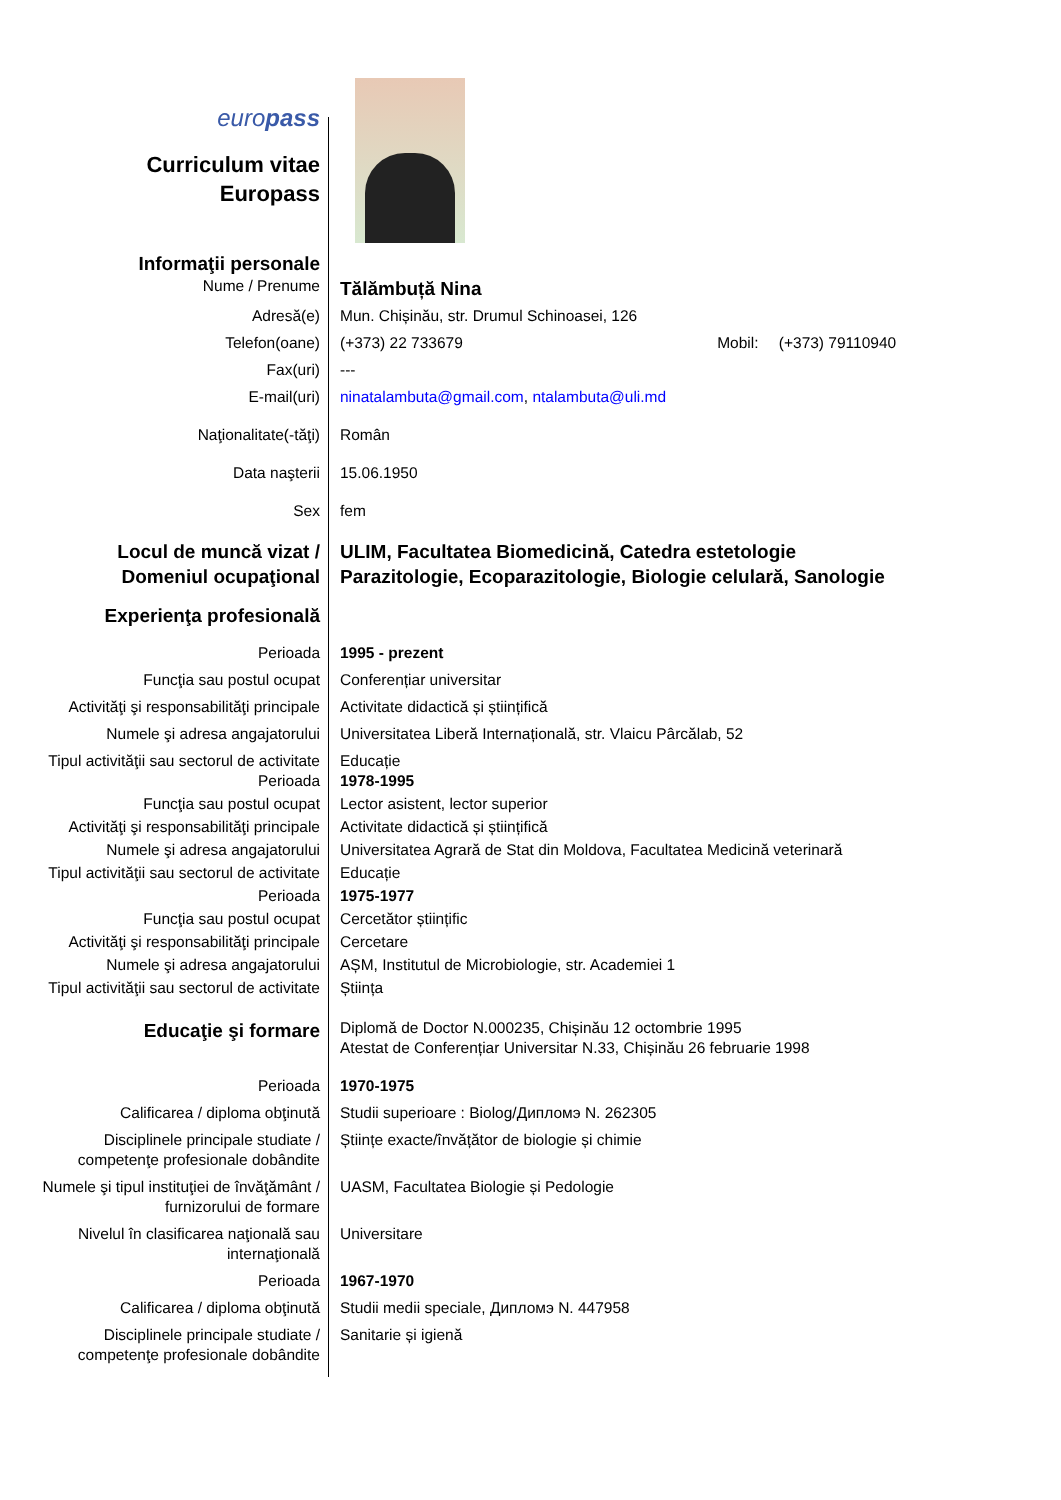| euro pass Curriculum vitae Europass | |
| Informaţii personale | |
| Nume / Prenume | Tălămbuță Nina |
| Adresă(e) | Mun. Chișinău, str. Drumul Schinoasei, 126 |
| Telefon(oane) | (+373) 22 733679 Mobil: (+373) 79110940 |
| Fax(uri) | --- |
| E-mail(uri) | ninatalambuta@gmail.com , ntalambuta@uli.md |
| Naţionalitate(-tăţi) | Român |
| Data naşterii | 15.06.1950 |
| Sex | fem |
| Locul de muncă vizat / Domeniul ocupaţional | ULIM, Facultatea Biomedicină, Catedra estetologie Parazitologie, Ecoparazitologie, Biologie celulară, Sanologie |
| Experienţa profesională | |
| Perioada | 1995 - prezent |
| Funcţia sau postul ocupat | Conferențiar universitar |
| Activităţi şi responsabilităţi principale | Activitate didactică și științifică |
| Numele şi adresa angajatorului | Universitatea Liberă Internațională, str. Vlaicu Pârcălab, 52 |
| Tipul activităţii sau sectorul de activitate | Educație |
| Perioada | 1978-1995 |
| Funcţia sau postul ocupat | Lector asistent, lector superior |
| Activităţi şi responsabilităţi principale | Activitate didactică și științifică |
| Numele şi adresa angajatorului | Universitatea Agrară de Stat din Moldova, Facultatea Medicină veterinară |
| Tipul activităţii sau sectorul de activitate | Educație |
| Perioada | 1975-1977 |
| Funcţia sau postul ocupat | Cercetător științific |
| Activităţi şi responsabilităţi principale | Cercetare |
| Numele şi adresa angajatorului | AȘM, Institutul de Microbiologie, str. Academiei 1 |
| Tipul activităţii sau sectorul de activitate | Știința |
| Educaţie şi formare | Diplomă de Doctor N.000235, Chișinău 12 octombrie 1995 Atestat de Conferențiar Universitar N.33, Chișinău 26 februarie 1998 |
| Perioada | 1970-1975 |
| Calificarea / diploma obţinută | Studii superioare : Biolog/Дипломэ N. 262305 |
| Disciplinele principale studiate / competenţe profesionale dobândite | Științe exacte/învățător de biologie și chimie |
| Numele şi tipul instituţiei de învăţământ / furnizorului de formare | UASM, Facultatea Biologie și Pedologie |
| Nivelul în clasificarea naţională sau internaţională | Universitare |
| Perioada | 1967-1970 |
| Calificarea / diploma obţinută | Studii medii speciale, Дипломэ N. 447958 |
| Disciplinele principale studiate / competenţe profesionale dobândite | Sanitarie și igienă |